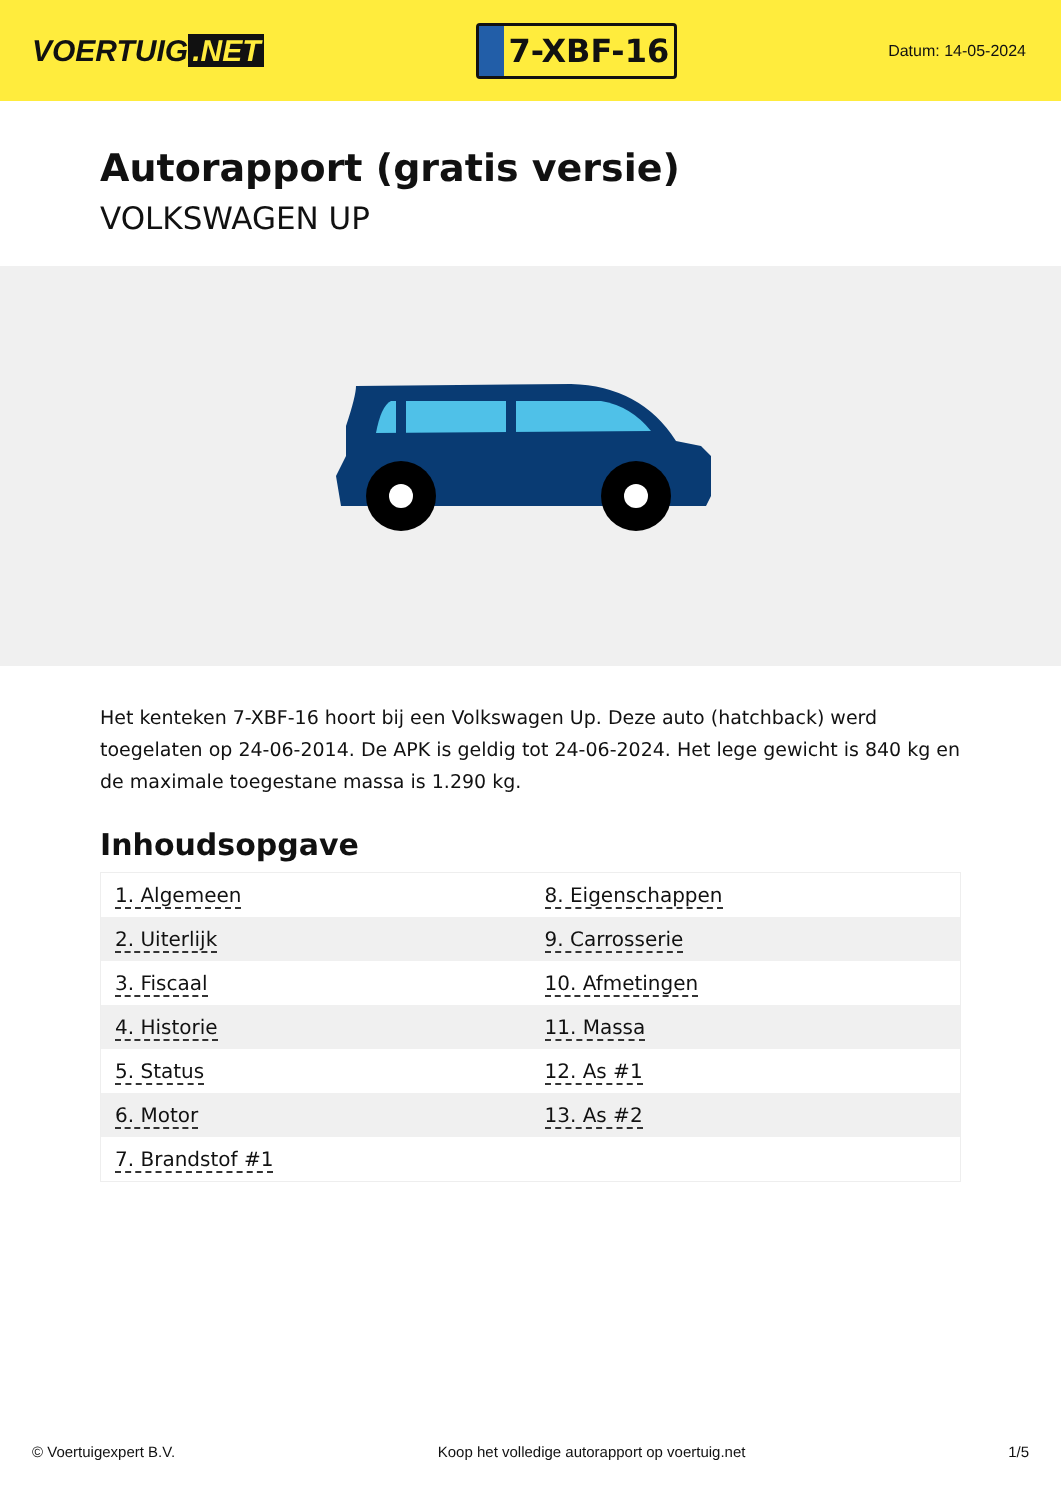VOERTUIG.NET
7-XBF-16
Datum: 14-05-2024
Autorapport (gratis versie)
VOLKSWAGEN UP
Het kenteken 7-XBF-16 hoort bij een Volkswagen Up. Deze auto (hatchback) werd toegelaten op 24-06-2014. De APK is geldig tot 24-06-2024. Het lege gewicht is 840 kg en de maximale toegestane massa is 1.290 kg.
Inhoudsopgave
| 1. Algemeen | 8. Eigenschappen |
| 2. Uiterlijk | 9. Carrosserie |
| 3. Fiscaal | 10. Afmetingen |
| 4. Historie | 11. Massa |
| 5. Status | 12. As #1 |
| 6. Motor | 13. As #2 |
| 7. Brandstof #1 | |
© Voertuigexpert B.V. Koop het volledige autorapport op voertuig.net 1/5